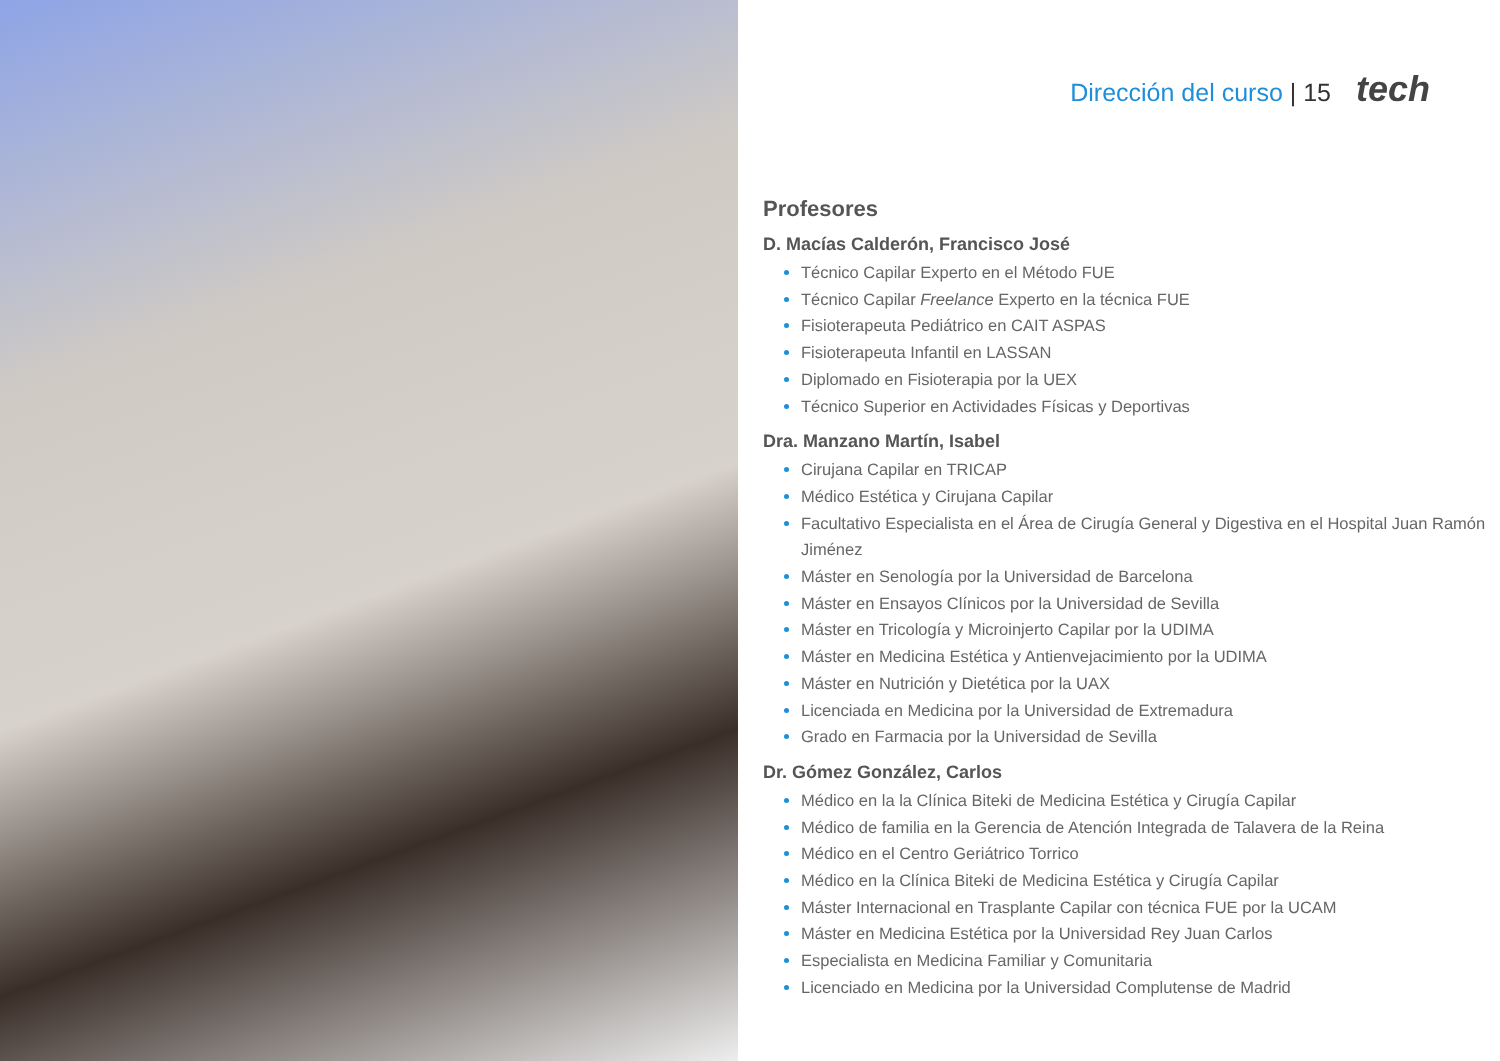Dirección del curso | 15 tech
Profesores
D. Macías Calderón, Francisco José
Técnico Capilar Experto en el Método FUE
Técnico Capilar Freelance Experto en la técnica FUE
Fisioterapeuta Pediátrico en CAIT ASPAS
Fisioterapeuta Infantil en LASSAN
Diplomado en Fisioterapia por la UEX
Técnico Superior en Actividades Físicas y Deportivas
Dra. Manzano Martín, Isabel
Cirujana Capilar en TRICAP
Médico Estética y Cirujana Capilar
Facultativo Especialista en el Área de Cirugía General y Digestiva en el Hospital Juan Ramón Jiménez
Máster en Senología por la Universidad de Barcelona
Máster en Ensayos Clínicos por la Universidad de Sevilla
Máster en Tricología y Microinjerto Capilar por la UDIMA
Máster en Medicina Estética y Antienvejacimiento por la UDIMA
Máster en Nutrición y Dietética por la UAX
Licenciada en Medicina por la Universidad de Extremadura
Grado en Farmacia por la Universidad de Sevilla
Dr. Gómez González, Carlos
Médico en la la Clínica Biteki de Medicina Estética y Cirugía Capilar
Médico de familia en la Gerencia de Atención Integrada de Talavera de la Reina
Médico en el Centro Geriátrico Torrico
Médico en la Clínica Biteki de Medicina Estética y Cirugía Capilar
Máster Internacional en Trasplante Capilar con técnica FUE por la UCAM
Máster en Medicina Estética por la Universidad Rey Juan Carlos
Especialista en Medicina Familiar y Comunitaria
Licenciado en Medicina por la Universidad Complutense de Madrid